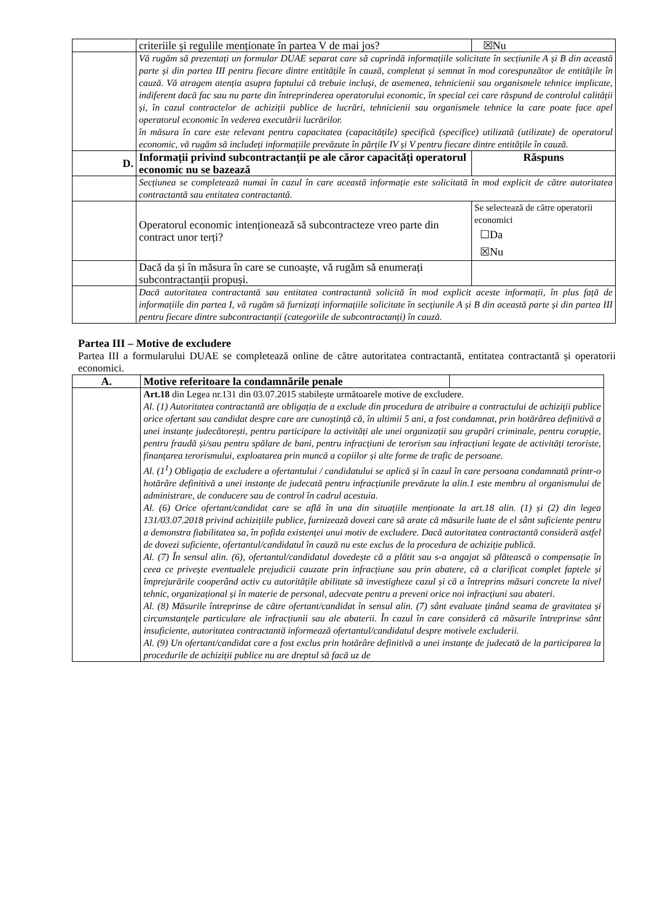| | criteriile și regulile menționate în partea V de mai jos? | ☒Nu |
| | Vă rugăm să prezentați un formular DUAE separat care să cuprindă informațiile solicitate în secțiunile A și B din această parte și din partea III pentru fiecare dintre entitățile în cauză, completat și semnat în mod corespunzător de entitățile în cauză. Vă atragem atenția asupra faptului că trebuie incluși, de asemenea, tehnicienii sau organismele tehnice implicate, indiferent dacă fac sau nu parte din întreprinderea operatorului economic, în special cei care răspund de controlul calității și, în cazul contractelor de achiziții publice de lucrări, tehnicienii sau organismele tehnice la care poate face apel operatorul economic în vederea executării lucrărilor. în măsura în care este relevant pentru capacitatea (capacitățile) specifică (specifice) utilizată (utilizate) de operatorul economic, vă rugăm să includeți informațiile prevăzute în părțile IV și V pentru fiecare dintre entitățile în cauză. | |
| D. | Informații privind subcontractanții pe ale căror capacități operatorul economic nu se bazează | Răspuns |
| | Secțiunea se completează numai în cazul în care această informație este solicitată în mod explicit de către autoritatea contractantă sau entitatea contractantă. | |
| | Operatorul economic intenționează să subcontracteze vreo parte din contract unor terți? | Se selectează de către operatorii economici ☐Da ☒Nu |
| | Dacă da și în măsura în care se cunoaște, vă rugăm să enumerați subcontractanții propuși. | |
| | Dacă autoritatea contractantă sau entitatea contractantă solicită în mod explicit aceste informații, în plus față de informațiile din partea I, vă rugăm să furnizați informațiile solicitate în secțiunile A și B din această parte și din partea III pentru fiecare dintre subcontractanții (categoriile de subcontractanți) în cauză. | |
Partea III – Motive de excludere
Partea III a formularului DUAE se completează online de către autoritatea contractantă, entitatea contractantă și operatorii economici.
| A. | Motive referitoare la condamnările penale | |
| | Art.18 din Legea nr.131 din 03.07.2015 stabilește următoarele motive de excludere. Al. (1) Autoritatea contractantă are obligația de a exclude din procedura de atribuire a contractului de achiziții publice orice ofertant sau candidat despre care are cunoștință că, în ultimii 5 ani, a fost condamnat, prin hotărârea definitivă a unei instanțe judecătorești, pentru participare la activități ale unei organizații sau grupări criminale, pentru corupție, pentru fraudă și/sau pentru spălare de bani, pentru infracțiuni de terorism sau infracțiuni legate de activități teroriste, finanțarea terorismului, exploatarea prin muncă a copiilor și alte forme de trafic de persoane. Al. (1<sup>1</sup>) Obligația de excludere a ofertantului / candidatului se aplică și în cazul în care persoana condamnată printr-o hotărâre definitivă a unei instanțe de judecată pentru infracțiunile prevăzute la alin.1 este membru al organismului de administrare, de conducere sau de control în cadrul acestuia. Al. (6) Orice ofertant/candidat care se află în una din situațiile menționate la art.18 alin. (1) și (2) din legea 131/03.07.2018 privind achizițiile publice, furnizează dovezi care să arate că măsurile luate de el sânt suficiente pentru a demonstra fiabilitatea sa, în pofida existenței unui motiv de excludere. Dacă autoritatea contractantă consideră astfel de dovezi suficiente, ofertantul/candidatul în cauză nu este exclus de la procedura de achiziție publică. Al. (7) În sensul alin. (6), ofertantul/candidatul dovedește că a plătit sau s-a angajat să plătească o compensație în ceea ce privește eventualele prejudicii cauzate prin infracțiune sau prin abatere, că a clarificat complet faptele și împrejurările cooperând activ cu autoritățile abilitate să investigheze cazul și că a întreprins măsuri concrete la nivel tehnic, organizațional și în materie de personal, adecvate pentru a preveni orice noi infracțiuni sau abateri. Al. (8) Măsurile întreprinse de către ofertant/candidat în sensul alin. (7) sânt evaluate ținând seama de gravitatea și circumstanțele particulare ale infracțiunii sau ale abaterii. În cazul în care consideră că măsurile întreprinse sânt insuficiente, autoritatea contractantă informează ofertantul/candidatul despre motivele excluderii. Al. (9) Un ofertant/candidat care a fost exclus prin hotărâre definitivă a unei instanțe de judecată de la participarea la procedurile de achiziții publice nu are dreptul să facă uz de | |